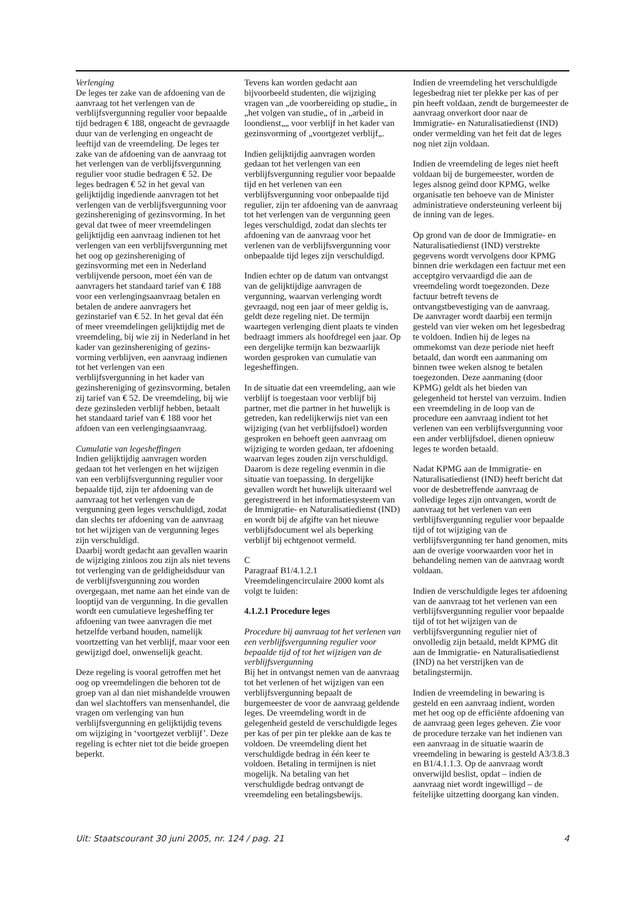Verlenging
De leges ter zake van de afdoening van de aanvraag tot het verlengen van de verblijfsvergunning regulier voor bepaalde tijd bedragen € 188, ongeacht de gevraagde duur van de verlenging en ongeacht de leeftijd van de vreemdeling. De leges ter zake van de afdoening van de aanvraag tot het verlengen van de verblijfsvergunning regulier voor studie bedragen € 52. De leges bedragen € 52 in het geval van gelijktijdig ingediende aanvragen tot het verlengen van de verblijfsvergunning voor gezinshereniging of gezinsvorming. In het geval dat twee of meer vreemdelingen gelijktijdig een aanvraag indienen tot het verlengen van een verblijfsvergunning met het oog op gezinshereniging of gezinsvorming met een in Nederland verblijvende persoon, moet één van de aanvragers het standaard tarief van € 188 voor een verlengingsaanvraag betalen en betalen de andere aanvragers het gezinstarief van € 52. In het geval dat één of meer vreemdelingen gelijktijdig met de vreemdeling, bij wie zij in Nederland in het kader van gezinshereniging of gezins-vorming verblijven, een aanvraag indienen tot het verlengen van een verblijfsvergunning in het kader van gezinshereniging of gezinsvorming, betalen zij tarief van € 52. De vreemdeling, bij wie deze gezinsleden verblijf hebben, betaalt het standaard tarief van € 188 voor het afdoen van een verlengingsaanvraag.
Cumulatie van legesheffingen
Indien gelijktijdig aanvragen worden gedaan tot het verlengen en het wijzigen van een verblijfsvergunning regulier voor bepaalde tijd, zijn ter afdoening van de aanvraag tot het verlengen van de vergunning geen leges verschuldigd, zodat dan slechts ter afdoening van de aanvraag tot het wijzigen van de vergunning leges zijn verschuldigd.
Daarbij wordt gedacht aan gevallen waarin de wijziging zinloos zou zijn als niet tevens tot verlenging van de geldigheidsduur van de verblijfsvergunning zou worden overgegaan, met name aan het einde van de looptijd van de vergunning. In die gevallen wordt een cumulatieve legesheffing ter afdoening van twee aanvragen die met hetzelfde verband houden, namelijk voortzetting van het verblijf, maar voor een gewijzigd doel, onwenselijk geacht.
Deze regeling is vooral getroffen met het oog op vreemdelingen die behoren tot de groep van al dan niet mishandelde vrouwen dan wel slachtoffers van mensenhandel, die vragen om verlenging van hun verblijfsvergunning en gelijktijdig tevens om wijziging in ‘voortgezet verblijf’. Deze regeling is echter niet tot die beide groepen beperkt.
Tevens kan worden gedacht aan bijvoorbeeld studenten, die wijziging vragen van „de voorbereiding op studie„ in „het volgen van studie„ of in „arbeid in loondienst„„ voor verblijf in het kader van gezinsvorming of „voortgezet verblijf„.
Indien gelijktijdig aanvragen worden gedaan tot het verlengen van een verblijfsvergunning regulier voor bepaalde tijd en het verlenen van een verblijfsvergunning voor onbepaalde tijd regulier, zijn ter afdoening van de aanvraag tot het verlengen van de vergunning geen leges verschuldigd, zodat dan slechts ter afdoening van de aanvraag voor het verlenen van de verblijfsvergunning voor onbepaalde tijd leges zijn verschuldigd.
Indien echter op de datum van ontvangst van de gelijktijdige aanvragen de vergunning, waarvan verlenging wordt gevraagd, nog een jaar of meer geldig is, geldt deze regeling niet. De termijn waartegen verlenging dient plaats te vinden bedraagt immers als hoofdregel een jaar. Op een dergelijke termijn kan bezwaarlijk worden gesproken van cumulatie van legesheffingen.
In de situatie dat een vreemdeling, aan wie verblijf is toegestaan voor verblijf bij partner, met die partner in het huwelijk is getreden, kan redelijkerwijs niet van een wijziging (van het verblijfsdoel) worden gesproken en behoeft geen aanvraag om wijziging te worden gedaan, ter afdoening waarvan leges zouden zijn verschuldigd. Daarom is deze regeling evenmin in die situatie van toepassing. In dergelijke gevallen wordt het huwelijk uiteraard wel geregistreerd in het informatiesysteem van de Immigratie- en Naturalisatiedienst (IND) en wordt bij de afgifte van het nieuwe verblijfsdocument wel als beperking verblijf bij echtgenoot vermeld.
C
Paragraaf B1/4.1.2.1 Vreemdelingencirculaire 2000 komt als volgt te luiden:
4.1.2.1 Procedure leges
Procedure bij aanvraag tot het verlenen van een verblijfsvergunning regulier voor bepaalde tijd of tot het wijzigen van de verblijfsvergunning
Bij het in ontvangst nemen van de aanvraag tot het verlenen of het wijzigen van een verblijfsvergunning bepaalt de burgemeester de voor de aanvraag geldende leges. De vreemdeling wordt in de gelegenheid gesteld de verschuldigde leges per kas of per pin ter plekke aan de kas te voldoen. De vreemdeling dient het verschuldigde bedrag in één keer te voldoen. Betaling in termijnen is niet mogelijk. Na betaling van het verschuldigde bedrag ontvangt de vreemdeling een betalingsbewijs.
Indien de vreemdeling het verschuldigde legesbedrag niet ter plekke per kas of per pin heeft voldaan, zendt de burgemeester de aanvraag onverkort door naar de Immigratie- en Naturalisatiedienst (IND) onder vermelding van het feit dat de leges nog niet zijn voldaan.
Indien de vreemdeling de leges niet heeft voldaan bij de burgemeester, worden de leges alsnog geïnd door KPMG, welke organisatie ten behoeve van de Minister administratieve ondersteuning verleent bij de inning van de leges.
Op grond van de door de Immigratie- en Naturalisatiedienst (IND) verstrekte gegevens wordt vervolgens door KPMG binnen drie werkdagen een factuur met een acceptgiro vervaardigd die aan de vreemdeling wordt toegezonden. Deze factuur betreft tevens de ontvangstbevestiging van de aanvraag.
De aanvrager wordt daarbij een termijn gesteld van vier weken om het legesbedrag te voldoen. Indien hij de leges na ommekomst van deze periode niet heeft betaald, dan wordt een aanmaning om binnen twee weken alsnog te betalen toegezonden. Deze aanmaning (door KPMG) geldt als het bieden van gelegenheid tot herstel van verzuim. Indien een vreemdeling in de loop van de procedure een aanvraag indient tot het verlenen van een verblijfsvergunning voor een ander verblijfsdoel, dienen opnieuw leges te worden betaald.
Nadat KPMG aan de Immigratie- en Naturalisatiedienst (IND) heeft bericht dat voor de desbetreffende aanvraag de volledige leges zijn ontvangen, wordt de aanvraag tot het verlenen van een verblijfsvergunning regulier voor bepaalde tijd of tot wijziging van de verblijfsvergunning ter hand genomen, mits aan de overige voorwaarden voor het in behandeling nemen van de aanvraag wordt voldaan.
Indien de verschuldigde leges ter afdoening van de aanvraag tot het verlenen van een verblijfsvergunning regulier voor bepaalde tijd of tot het wijzigen van de verblijfsvergunning regulier niet of onvolledig zijn betaald, meldt KPMG dit aan de Immigratie- en Naturalisatiedienst (IND) na het verstrijken van de betalingstermijn.
Indien de vreemdeling in bewaring is gesteld en een aanvraag indient, worden met het oog op de efficiënte afdoening van de aanvraag geen leges geheven. Zie voor de procedure terzake van het indienen van een aanvraag in de situatie waarin de vreemdeling in bewaring is gesteld A3/3.8.3 en B1/4.1.1.3. Op de aanvraag wordt onverwijld beslist, opdat – indien de aanvraag niet wordt ingewilligd – de feitelijke uitzetting doorgang kan vinden.
Uit: Staatscourant 30 juni 2005, nr. 124 / pag. 21 4